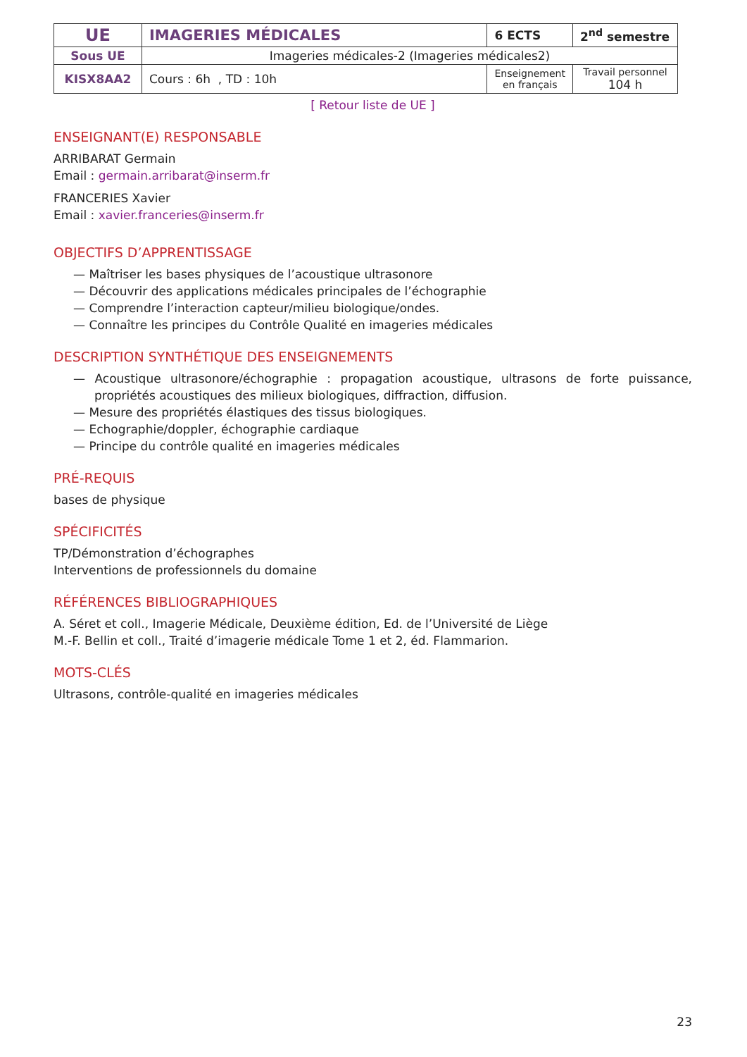| UE | IMAGERIES MÉDICALES | 6 ECTS | 2<sup>nd</sup> semestre |
| Sous UE | Imageries médicales-2 (Imageries médicales2) | | |
| KISX8AA2 | Cours : 6h , TD : 10h | Enseignement en français | Travail personnel 104 h |
[ Retour liste de UE ]
ENSEIGNANT(E) RESPONSABLE
ARRIBARAT Germain
Email : germain.arribarat@inserm.fr
FRANCERIES Xavier
Email : xavier.franceries@inserm.fr
OBJECTIFS D’APPRENTISSAGE
— Maîtriser les bases physiques de l’acoustique ultrasonore
— Découvrir des applications médicales principales de l’échographie
— Comprendre l’interaction capteur/milieu biologique/ondes.
— Connaître les principes du Contrôle Qualité en imageries médicales
DESCRIPTION SYNTHÉTIQUE DES ENSEIGNEMENTS
— Acoustique ultrasonore/échographie : propagation acoustique, ultrasons de forte puissance, propriétés acoustiques des milieux biologiques, diffraction, diffusion.
— Mesure des propriétés élastiques des tissus biologiques.
— Echographie/doppler, échographie cardiaque
— Principe du contrôle qualité en imageries médicales
PRÉ-REQUIS
bases de physique
SPÉCIFICITÉS
TP/Démonstration d’échographes
Interventions de professionnels du domaine
RÉFÉRENCES BIBLIOGRAPHIQUES
A. Séret et coll., Imagerie Médicale, Deuxième édition, Ed. de l’Université de Liège
M.-F. Bellin et coll., Traité d’imagerie médicale Tome 1 et 2, éd. Flammarion.
MOTS-CLÉS
Ultrasons, contrôle-qualité en imageries médicales
23